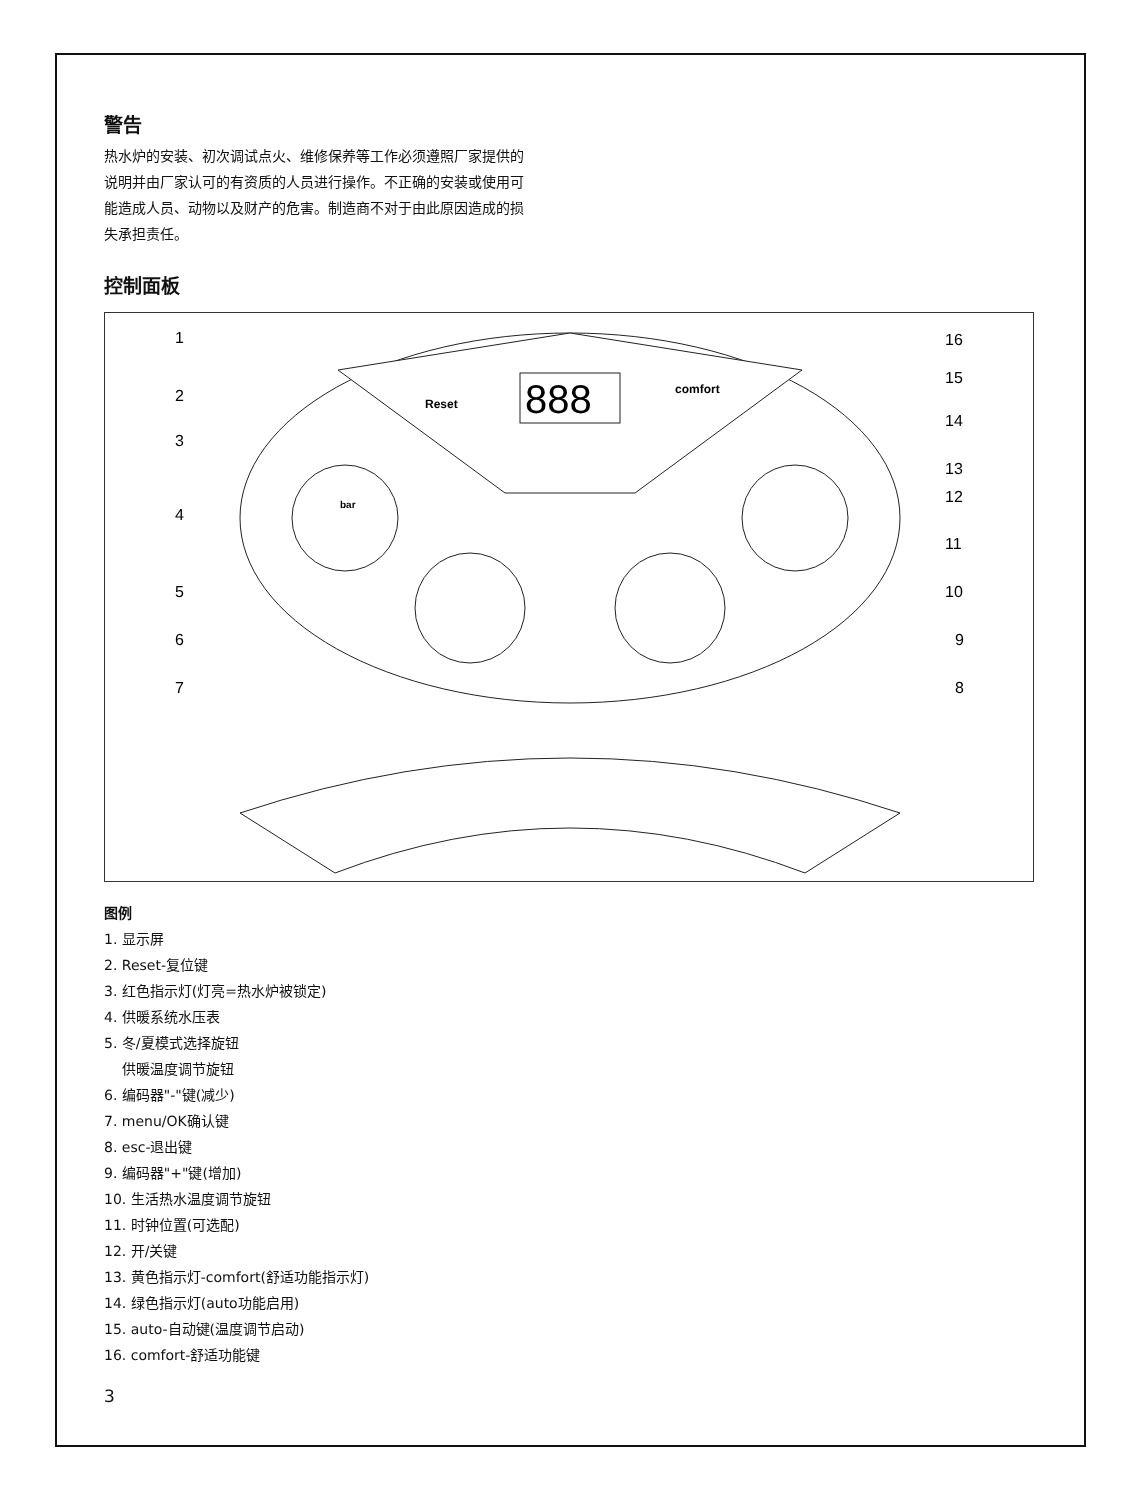警告
热水炉的安装、初次调试点火、维修保养等工作必须遵照厂家提供的说明并由厂家认可的有资质的人员进行操作。不正确的安装或使用可能造成人员、动物以及财产的危害。制造商不对于由此原因造成的损失承担责任。
控制面板
888
Reset
comfort
bar
1
2
3
4
5
6
7
16
15
14
13
12
11
10
9
8
图例
1. 显示屏
2. Reset-复位键
3. 红色指示灯(灯亮=热水炉被锁定)
4. 供暖系统水压表
5. 冬/夏模式选择旋钮
供暖温度调节旋钮
6. 编码器"-"键(减少)
7. menu/OK确认键
8. esc-退出键
9. 编码器"+"键(增加)
10. 生活热水温度调节旋钮
11. 时钟位置(可选配)
12. 开/关键
13. 黄色指示灯-comfort(舒适功能指示灯)
14. 绿色指示灯(auto功能启用)
15. auto-自动键(温度调节启动)
16. comfort-舒适功能键
3